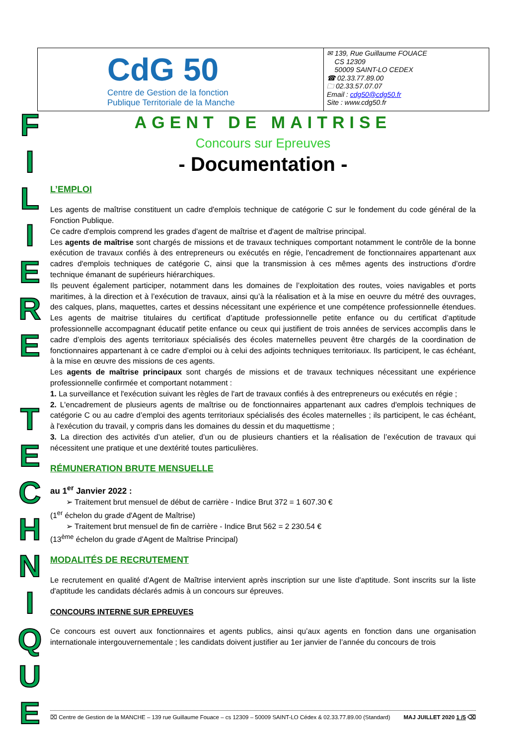| CdG 50 Centre de Gestion de la fonction Publique Territoriale de la Manche | ✉ 139, Rue Guillaume FOUACE CS 12309 50009 SAINT-LO CEDEX ☎ 02.33.77.89.00 🗀 02.33.57.07.07 Email : cdg50@cdg50.fr Site : www.cdg50.fr |
F
I
L
I
E
R
E
T
E
C
H
N
I
Q
U
E
AGENT DE MAITRISE
Concours sur Epreuves
- Documentation -
L’EMPLOI
Les agents de maîtrise constituent un cadre d'emplois technique de catégorie C sur le fondement du code général de la Fonction Publique.
Ce cadre d'emplois comprend les grades d'agent de maîtrise et d'agent de maîtrise principal.
Les agents de maîtrise sont chargés de missions et de travaux techniques comportant notamment le contrôle de la bonne exécution de travaux confiés à des entrepreneurs ou exécutés en régie, l'encadrement de fonctionnaires appartenant aux cadres d'emplois techniques de catégorie C, ainsi que la transmission à ces mêmes agents des instructions d’ordre technique émanant de supérieurs hiérarchiques.
Ils peuvent également participer, notamment dans les domaines de l’exploitation des routes, voies navigables et ports maritimes, à la direction et à l’exécution de travaux, ainsi qu’à la réalisation et à la mise en oeuvre du métré des ouvrages, des calques, plans, maquettes, cartes et dessins nécessitant une expérience et une compétence professionnelle étendues. Les agents de maitrise titulaires du certificat d’aptitude professionnelle petite enfance ou du certificat d’aptitude professionnelle accompagnant éducatif petite enfance ou ceux qui justifient de trois années de services accomplis dans le cadre d’emplois des agents territoriaux spécialisés des écoles maternelles peuvent être chargés de la coordination de fonctionnaires appartenant à ce cadre d’emploi ou à celui des adjoints techniques territoriaux. Ils participent, le cas échéant, à la mise en œuvre des missions de ces agents.
Les agents de maîtrise principaux sont chargés de missions et de travaux techniques nécessitant une expérience professionnelle confirmée et comportant notamment :
1. La surveillance et l'exécution suivant les règles de l'art de travaux confiés à des entrepreneurs ou exécutés en régie ;
2. L'encadrement de plusieurs agents de maîtrise ou de fonctionnaires appartenant aux cadres d'emplois techniques de catégorie C ou au cadre d’emploi des agents territoriaux spécialisés des écoles maternelles ; ils participent, le cas échéant, à l'exécution du travail, y compris dans les domaines du dessin et du maquettisme ;
3. La direction des activités d’un atelier, d’un ou de plusieurs chantiers et la réalisation de l’exécution de travaux qui nécessitent une pratique et une dextérité toutes particulières.
RÉMUNERATION BRUTE MENSUELLE
au 1<sup>er</sup> Janvier 2022 :
➢ Traitement brut mensuel de début de carrière - Indice Brut 372 = 1 607.30 €
(1<sup>er</sup> échelon du grade d'Agent de Maîtrise)
➢ Traitement brut mensuel de fin de carrière - Indice Brut 562 = 2 230.54 €
(13<sup>ème</sup> échelon du grade d'Agent de Maîtrise Principal)
MODALITÉS DE RECRUTEMENT
Le recrutement en qualité d'Agent de Maîtrise intervient après inscription sur une liste d'aptitude. Sont inscrits sur la liste d'aptitude les candidats déclarés admis à un concours sur épreuves.
CONCOURS INTERNE SUR EPREUVES
Ce concours est ouvert aux fonctionnaires et agents publics, ainsi qu’aux agents en fonction dans une organisation internationale intergouvernementale ; les candidats doivent justifier au 1er janvier de l’année du concours de trois
⌧ Centre de Gestion de la MANCHE – 139 rue Guillaume Fouace – cs 12309 – 50009 SAINT-LO Cédex & 02.33.77.89.00 (Standard) MAJ JUILLET 2020 1 /5 ⌫